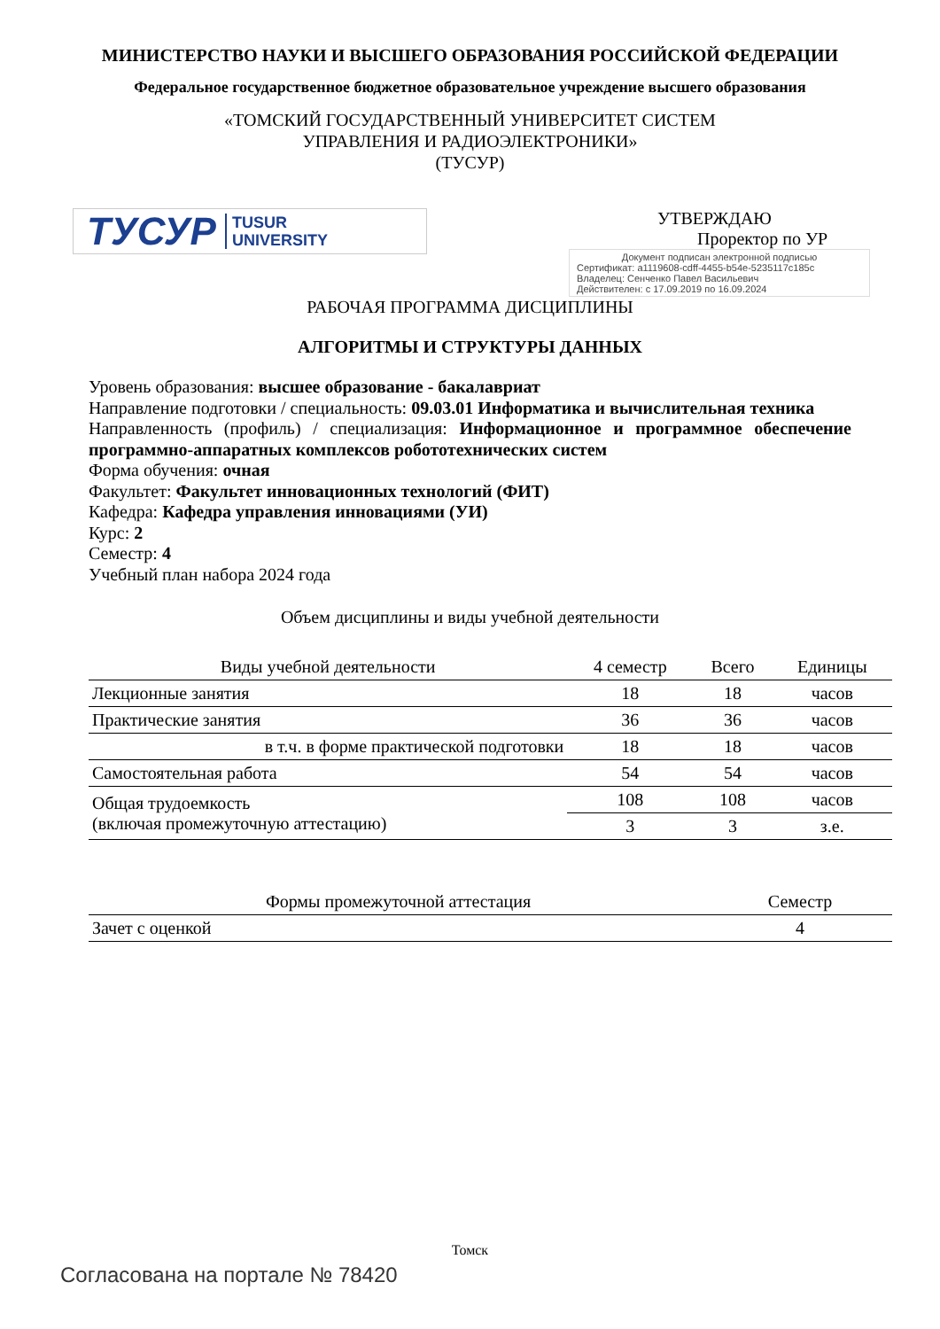МИНИСТЕРСТВО НАУКИ И ВЫСШЕГО ОБРАЗОВАНИЯ РОССИЙСКОЙ ФЕДЕРАЦИИ
Федеральное государственное бюджетное образовательное учреждение высшего образования
«ТОМСКИЙ ГОСУДАРСТВЕННЫЙ УНИВЕРСИТЕТ СИСТЕМ
УПРАВЛЕНИЯ И РАДИОЭЛЕКТРОНИКИ»
(ТУСУР)
ТУСУР TUSUR
UNIVERSITY
УТВЕРЖДАЮ
Проректор по УР
Документ подписан электронной подписью
Сертификат: a1119608-cdff-4455-b54e-5235117c185c
Владелец: Сенченко Павел Васильевич
Действителен: с 17.09.2019 по 16.09.2024
РАБОЧАЯ ПРОГРАММА ДИСЦИПЛИНЫ
АЛГОРИТМЫ И СТРУКТУРЫ ДАННЫХ
Уровень образования: высшее образование - бакалавриат
Направление подготовки / специальность: 09.03.01 Информатика и вычислительная техника
Направленность (профиль) / специализация: Информационное и программное обеспечение программно-аппаратных комплексов робототехнических систем
Форма обучения: очная
Факультет: Факультет инновационных технологий (ФИТ)
Кафедра: Кафедра управления инновациями (УИ)
Курс: 2
Семестр: 4
Учебный план набора 2024 года
Объем дисциплины и виды учебной деятельности
| Виды учебной деятельности | 4 семестр | Всего | Единицы |
| --- | --- | --- | --- |
| Лекционные занятия | 18 | 18 | часов |
| Практические занятия | 36 | 36 | часов |
| в т.ч. в форме практической подготовки | 18 | 18 | часов |
| Самостоятельная работа | 54 | 54 | часов |
| Общая трудоемкость (включая промежуточную аттестацию) | 108 | 108 | часов |
| | 3 | 3 | з.е. |
| Формы промежуточной аттестация | Семестр |
| --- | --- |
| Зачет с оценкой | 4 |
Томск
Согласована на портале № 78420